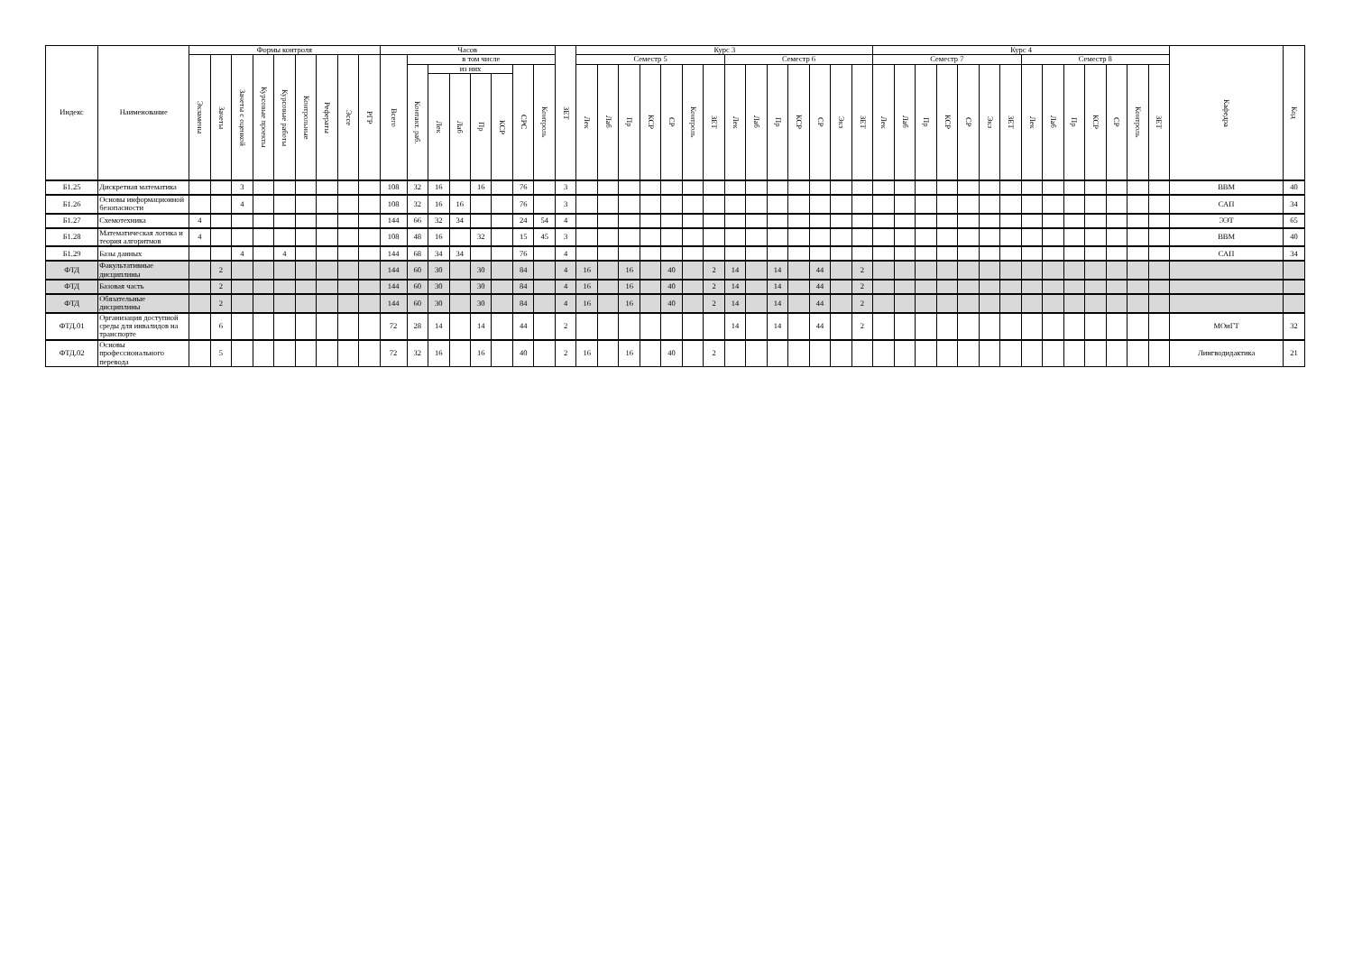| Индекс | Наименование | Формы контроля | | | | | | | | | Часов | | | | | | | | ЗЕТ | Курс 3 | | | | | | | | | | | | | | Курс 4 | | | | | | | | | | | | | | Кафедра | Код |
| --- | --- | --- | --- | --- | --- | --- | --- | --- | --- | --- | --- | --- | --- | --- | --- | --- | --- | --- | --- | --- | --- | --- | --- | --- | --- | --- | --- | --- | --- | --- | --- | --- | --- | --- | --- | --- | --- | --- | --- | --- | --- | --- | --- | --- | --- | --- | --- | --- | --- |
| | | Экзамены | Зачеты | Зачеты с оценкой | Курсовые проекты | Курсовые работы | Контрольные | Рефераты | Эссе | РГР | Всего | в том числе | | | | | | | | Семестр 5 | | | | | | | Семестр 6 | | | | | | | Семестр 7 | | | | | | | Семестр 8 | | | | | | | | |
| | | | | | | | | | | | | Контакт. раб. | из них | | | | СРС | Контроль | | Лек | Лаб | Пр | КСР | СР | Контроль | ЗЕТ | Лек | Лаб | Пр | КСР | СР | Экз | ЗЕТ | Лек | Лаб | Пр | КСР | СР | Экз | ЗЕТ | Лек | Лаб | Пр | КСР | СР | Контроль | ЗЕТ | | |
| | | | | | | | | | | | | | Лек | Лаб | Пр | КСР | | | | | | | | | | | | | | | | | | | | | | | | | | | | | | | | | |
| Б1.25 | Дискретная математика | | | 3 | | | | | | | 108 | 32 | 16 | | 16 | | 76 | | 3 | | | | | | | | | | | | | | | | | | | | | | | | | | | | | ВВМ | 40 |
| Б1.26 | Основы информационной безопасности | | | 4 | | | | | | | 108 | 32 | 16 | 16 | | | 76 | | 3 | | | | | | | | | | | | | | | | | | | | | | | | | | | | | САП | 34 |
| Б1.27 | Схемотехника | 4 | | | | | | | | | 144 | 66 | 32 | 34 | | | 24 | 54 | 4 | | | | | | | | | | | | | | | | | | | | | | | | | | | | | ЭЭТ | 65 |
| Б1.28 | Математическая логика и теория алгоритмов | 4 | | | | | | | | | 108 | 48 | 16 | | 32 | | 15 | 45 | 3 | | | | | | | | | | | | | | | | | | | | | | | | | | | | | ВВМ | 40 |
| Б1.29 | Базы данных | | | 4 | | 4 | | | | | 144 | 68 | 34 | 34 | | | 76 | | 4 | | | | | | | | | | | | | | | | | | | | | | | | | | | | | САП | 34 |
| ФТД | Факультативные дисциплины | | 2 | | | | | | | | 144 | 60 | 30 | | 30 | | 84 | | 4 | 16 | | 16 | | 40 | | 2 | 14 | | 14 | | 44 | | 2 | | | | | | | | | | | | | | | | |
| ФТД | Базовая часть | | 2 | | | | | | | | 144 | 60 | 30 | | 30 | | 84 | | 4 | 16 | | 16 | | 40 | | 2 | 14 | | 14 | | 44 | | 2 | | | | | | | | | | | | | | | | |
| ФТД | Обязательные дисциплины | | 2 | | | | | | | | 144 | 60 | 30 | | 30 | | 84 | | 4 | 16 | | 16 | | 40 | | 2 | 14 | | 14 | | 44 | | 2 | | | | | | | | | | | | | | | | |
| ФТД.01 | Организация доступной среды для инвалидов на транспорте | | 6 | | | | | | | | 72 | 28 | 14 | | 14 | | 44 | | 2 | | | | | | | | 14 | | 14 | | 44 | | 2 | | | | | | | | | | | | | | | МОиГТ | 32 |
| ФТД.02 | Основы профессионального перевода | | 5 | | | | | | | | 72 | 32 | 16 | | 16 | | 40 | | 2 | 16 | | 16 | | 40 | | 2 | | | | | | | | | | | | | | | | | | | | | | Лингводидактика | 21 |